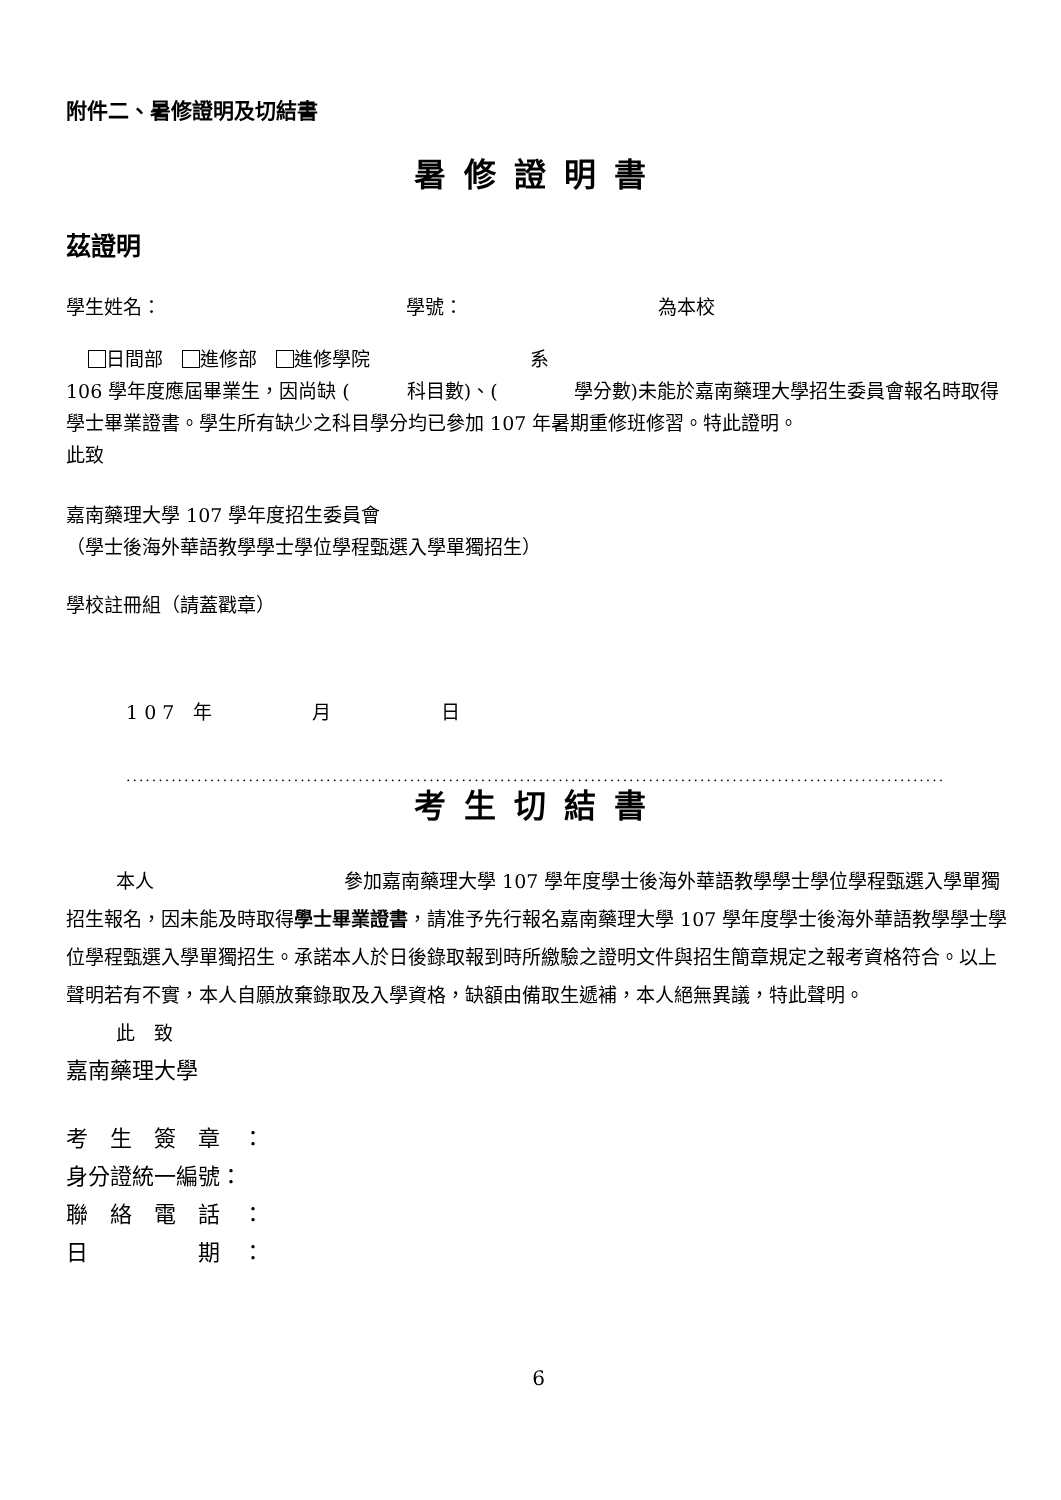附件二、暑修證明及切結書
暑修證明書
茲證明
學生姓名： 學號： 為本校
日間部　 進修部　 進修學院 系
106 學年度應屆畢業生，因尚缺 (　　　科目數)、(　　　　學分數)未能於嘉南藥理大學招生委員會報名時取得學士畢業證書。學生所有缺少之科目學分均已參加 107 年暑期重修班修習。特此證明。
此致
嘉南藥理大學 107 學年度招生委員會
（學士後海外華語教學學士學位學程甄選入學單獨招生）
學校註冊組（請蓋戳章）
1 0 7　年 月 日
.........................................................................................................................................................
考生切結書
本人 參加嘉南藥理大學 107 學年度學士後海外華語教學學士學位學程甄選入學單獨招生報名，因未能及時取得學士畢業證書，請准予先行報名嘉南藥理大學 107 學年度學士後海外華語教學學士學位學程甄選入學單獨招生。承諾本人於日後錄取報到時所繳驗之證明文件與招生簡章規定之報考資格符合。以上聲明若有不實，本人自願放棄錄取及入學資格，缺額由備取生遞補，本人絕無異議，特此聲明。
此　致
嘉南藥理大學
考　生　簽　章　：
身分證統一編號：
聯　絡　電　話　：
日　　　　　期　：
6